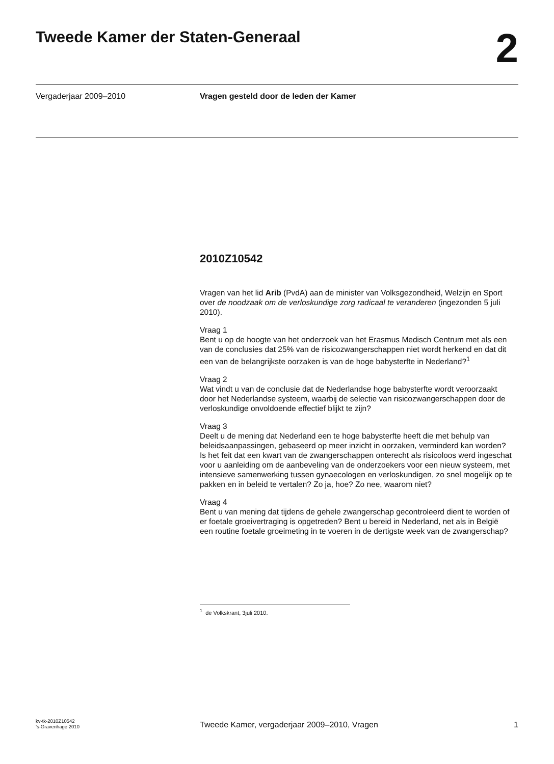Tweede Kamer der Staten-Generaal
2
Vergaderjaar 2009–2010 Vragen gesteld door de leden der Kamer
2010Z10542
Vragen van het lid Arib (PvdA) aan de minister van Volksgezondheid, Welzijn en Sport over de noodzaak om de verloskundige zorg radicaal te veranderen (ingezonden 5 juli 2010).
Vraag 1
Bent u op de hoogte van het onderzoek van het Erasmus Medisch Centrum met als een van de conclusies dat 25% van de risicozwangerschappen niet wordt herkend en dat dit een van de belangrijkste oorzaken is van de hoge babysterfte in Nederland?<sup>1</sup>
Vraag 2
Wat vindt u van de conclusie dat de Nederlandse hoge babysterfte wordt veroorzaakt door het Nederlandse systeem, waarbij de selectie van risicozwangerschappen door de verloskundige onvoldoende effectief blijkt te zijn?
Vraag 3
Deelt u de mening dat Nederland een te hoge babysterfte heeft die met behulp van beleidsaanpassingen, gebaseerd op meer inzicht in oorzaken, verminderd kan worden?
Is het feit dat een kwart van de zwangerschappen onterecht als risicoloos werd ingeschat voor u aanleiding om de aanbeveling van de onderzoekers voor een nieuw systeem, met intensieve samenwerking tussen gynaecologen en verloskundigen, zo snel mogelijk op te pakken en in beleid te vertalen? Zo ja, hoe? Zo nee, waarom niet?
Vraag 4
Bent u van mening dat tijdens de gehele zwangerschap gecontroleerd dient te worden of er foetale groeivertraging is opgetreden? Bent u bereid in Nederland, net als in België een routine foetale groeimeting in te voeren in de dertigste week van de zwangerschap?
<sup>1</sup> de Volkskrant, 3juli 2010.
kv-tk-2010Z10542
’s-Gravenhage 2010
Tweede Kamer, vergaderjaar 2009–2010, Vragen
1